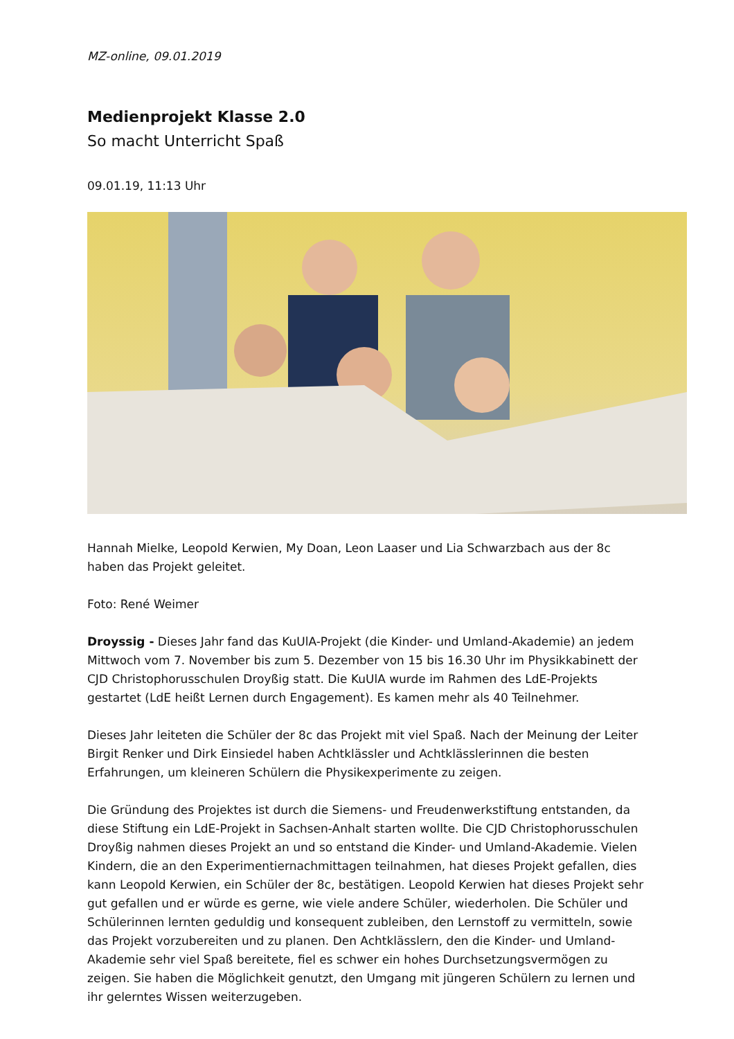MZ-online, 09.01.2019
Medienprojekt Klasse 2.0
So macht Unterricht Spaß
09.01.19, 11:13 Uhr
Hannah Mielke, Leopold Kerwien, My Doan, Leon Laaser und Lia Schwarzbach aus der 8c haben das Projekt geleitet.
Foto: René Weimer
Droyssig - Dieses Jahr fand das KuUlA-Projekt (die Kinder- und Umland-Akademie) an jedem Mittwoch vom 7. November bis zum 5. Dezember von 15 bis 16.30 Uhr im Physikkabinett der CJD Christophorusschulen Droyßig statt. Die KuUlA wurde im Rahmen des LdE-Projekts gestartet (LdE heißt Lernen durch Engagement). Es kamen mehr als 40 Teilnehmer.
Dieses Jahr leiteten die Schüler der 8c das Projekt mit viel Spaß. Nach der Meinung der Leiter Birgit Renker und Dirk Einsiedel haben Achtklässler und Achtklässlerinnen die besten Erfahrungen, um kleineren Schülern die Physikexperimente zu zeigen.
Die Gründung des Projektes ist durch die Siemens- und Freudenwerkstiftung entstanden, da diese Stiftung ein LdE-Projekt in Sachsen-Anhalt starten wollte. Die CJD Christophorusschulen Droyßig nahmen dieses Projekt an und so entstand die Kinder- und Umland-Akademie. Vielen Kindern, die an den Experimentiernachmittagen teilnahmen, hat dieses Projekt gefallen, dies kann Leopold Kerwien, ein Schüler der 8c, bestätigen. Leopold Kerwien hat dieses Projekt sehr gut gefallen und er würde es gerne, wie viele andere Schüler, wiederholen. Die Schüler und Schülerinnen lernten geduldig und konsequent zubleiben, den Lernstoff zu vermitteln, sowie das Projekt vorzubereiten und zu planen. Den Achtklässlern, den die Kinder- und Umland-Akademie sehr viel Spaß bereitete, fiel es schwer ein hohes Durchsetzungsvermögen zu zeigen. Sie haben die Möglichkeit genutzt, den Umgang mit jüngeren Schülern zu lernen und ihr gelerntes Wissen weiterzugeben.